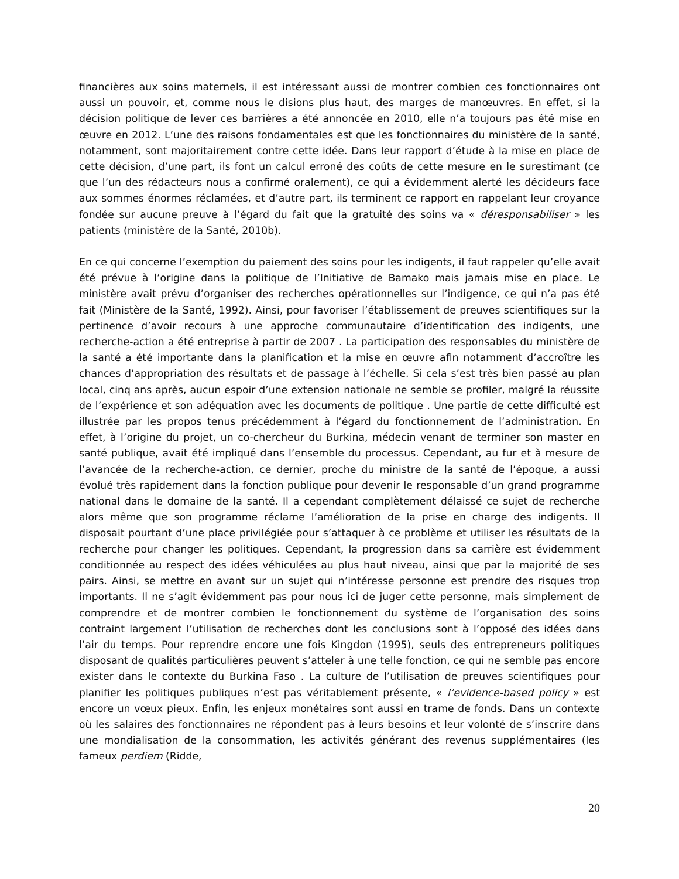financières aux soins maternels, il est intéressant aussi de montrer combien ces fonctionnaires ont aussi un pouvoir, et, comme nous le disions plus haut, des marges de manœuvres. En effet, si la décision politique de lever ces barrières a été annoncée en 2010, elle n’a toujours pas été mise en œuvre en 2012. L’une des raisons fondamentales est que les fonctionnaires du ministère de la santé, notamment, sont majoritairement contre cette idée. Dans leur rapport d’étude à la mise en place de cette décision, d’une part, ils font un calcul erroné des coûts de cette mesure en le surestimant (ce que l’un des rédacteurs nous a confirmé oralement), ce qui a évidemment alerté les décideurs face aux sommes énormes réclamées, et d’autre part, ils terminent ce rapport en rappelant leur croyance fondée sur aucune preuve à l’égard du fait que la gratuité des soins va « déresponsabiliser » les patients (ministère de la Santé, 2010b).
En ce qui concerne l’exemption du paiement des soins pour les indigents, il faut rappeler qu’elle avait été prévue à l’origine dans la politique de l’Initiative de Bamako mais jamais mise en place. Le ministère avait prévu d’organiser des recherches opérationnelles sur l’indigence, ce qui n’a pas été fait (Ministère de la Santé, 1992). Ainsi, pour favoriser l’établissement de preuves scientifiques sur la pertinence d’avoir recours à une approche communautaire d’identification des indigents, une recherche-action a été entreprise à partir de 2007 . La participation des responsables du ministère de la santé a été importante dans la planification et la mise en œuvre afin notamment d’accroître les chances d’appropriation des résultats et de passage à l’échelle. Si cela s’est très bien passé au plan local, cinq ans après, aucun espoir d’une extension nationale ne semble se profiler, malgré la réussite de l’expérience et son adéquation avec les documents de politique . Une partie de cette difficulté est illustrée par les propos tenus précédemment à l’égard du fonctionnement de l’administration. En effet, à l’origine du projet, un co-chercheur du Burkina, médecin venant de terminer son master en santé publique, avait été impliqué dans l’ensemble du processus. Cependant, au fur et à mesure de l’avancée de la recherche-action, ce dernier, proche du ministre de la santé de l’époque, a aussi évolué très rapidement dans la fonction publique pour devenir le responsable d’un grand programme national dans le domaine de la santé. Il a cependant complètement délaissé ce sujet de recherche alors même que son programme réclame l’amélioration de la prise en charge des indigents. Il disposait pourtant d’une place privilégiée pour s’attaquer à ce problème et utiliser les résultats de la recherche pour changer les politiques. Cependant, la progression dans sa carrière est évidemment conditionnée au respect des idées véhiculées au plus haut niveau, ainsi que par la majorité de ses pairs. Ainsi, se mettre en avant sur un sujet qui n’intéresse personne est prendre des risques trop importants. Il ne s’agit évidemment pas pour nous ici de juger cette personne, mais simplement de comprendre et de montrer combien le fonctionnement du système de l’organisation des soins contraint largement l’utilisation de recherches dont les conclusions sont à l’opposé des idées dans l’air du temps. Pour reprendre encore une fois Kingdon (1995), seuls des entrepreneurs politiques disposant de qualités particulières peuvent s’atteler à une telle fonction, ce qui ne semble pas encore exister dans le contexte du Burkina Faso . La culture de l’utilisation de preuves scientifiques pour planifier les politiques publiques n’est pas véritablement présente, « l’evidence-based policy » est encore un vœux pieux. Enfin, les enjeux monétaires sont aussi en trame de fonds. Dans un contexte où les salaires des fonctionnaires ne répondent pas à leurs besoins et leur volonté de s’inscrire dans une mondialisation de la consommation, les activités générant des revenus supplémentaires (les fameux perdiem (Ridde,
20